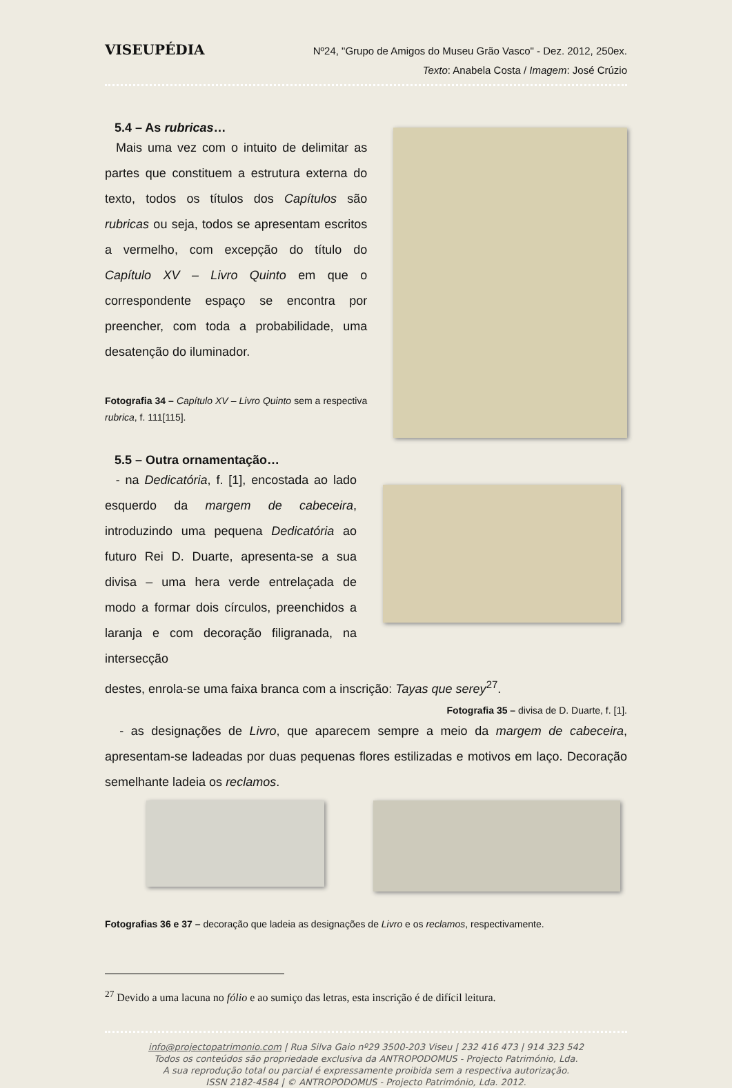VISEUPÉDIA
Nº24, "Grupo de Amigos do Museu Grão Vasco" - Dez. 2012, 250ex.
Texto: Anabela Costa / Imagem: José Crúzio
5.4 – As rubricas…
Mais uma vez com o intuito de delimitar as partes que constituem a estrutura externa do texto, todos os títulos dos Capítulos são rubricas ou seja, todos se apresentam escritos a vermelho, com excepção do título do Capítulo XV – Livro Quinto em que o correspondente espaço se encontra por preencher, com toda a probabilidade, uma desatenção do iluminador.
Fotografia 34 – Capítulo XV – Livro Quinto sem a respectiva rubrica, f. 111[115].
5.5 – Outra ornamentação…
- na Dedicatória, f. [1], encostada ao lado esquerdo da margem de cabeceira, introduzindo uma pequena Dedicatória ao futuro Rei D. Duarte, apresenta-se a sua divisa – uma hera verde entrelaçada de modo a formar dois círculos, preenchidos a laranja e com decoração filigranada, na intersecção
destes, enrola-se uma faixa branca com a inscrição: Tayas que serey<sup>27</sup>.
Fotografia 35 – divisa de D. Duarte, f. [1].
- as designações de Livro, que aparecem sempre a meio da margem de cabeceira, apresentam-se ladeadas por duas pequenas flores estilizadas e motivos em laço. Decoração semelhante ladeia os reclamos.
Fotografias 36 e 37 – decoração que ladeia as designações de Livro e os reclamos, respectivamente.
<sup>27</sup> Devido a uma lacuna no fólio e ao sumiço das letras, esta inscrição é de difícil leitura.
info@projectopatrimonio.com | Rua Silva Gaio nº29 3500-203 Viseu | 232 416 473 | 914 323 542
Todos os conteúdos são propriedade exclusiva da ANTROPODOMUS - Projecto Património, Lda.
A sua reprodução total ou parcial é expressamente proibida sem a respectiva autorização.
ISSN 2182-4584 | © ANTROPODOMUS - Projecto Património, Lda. 2012.